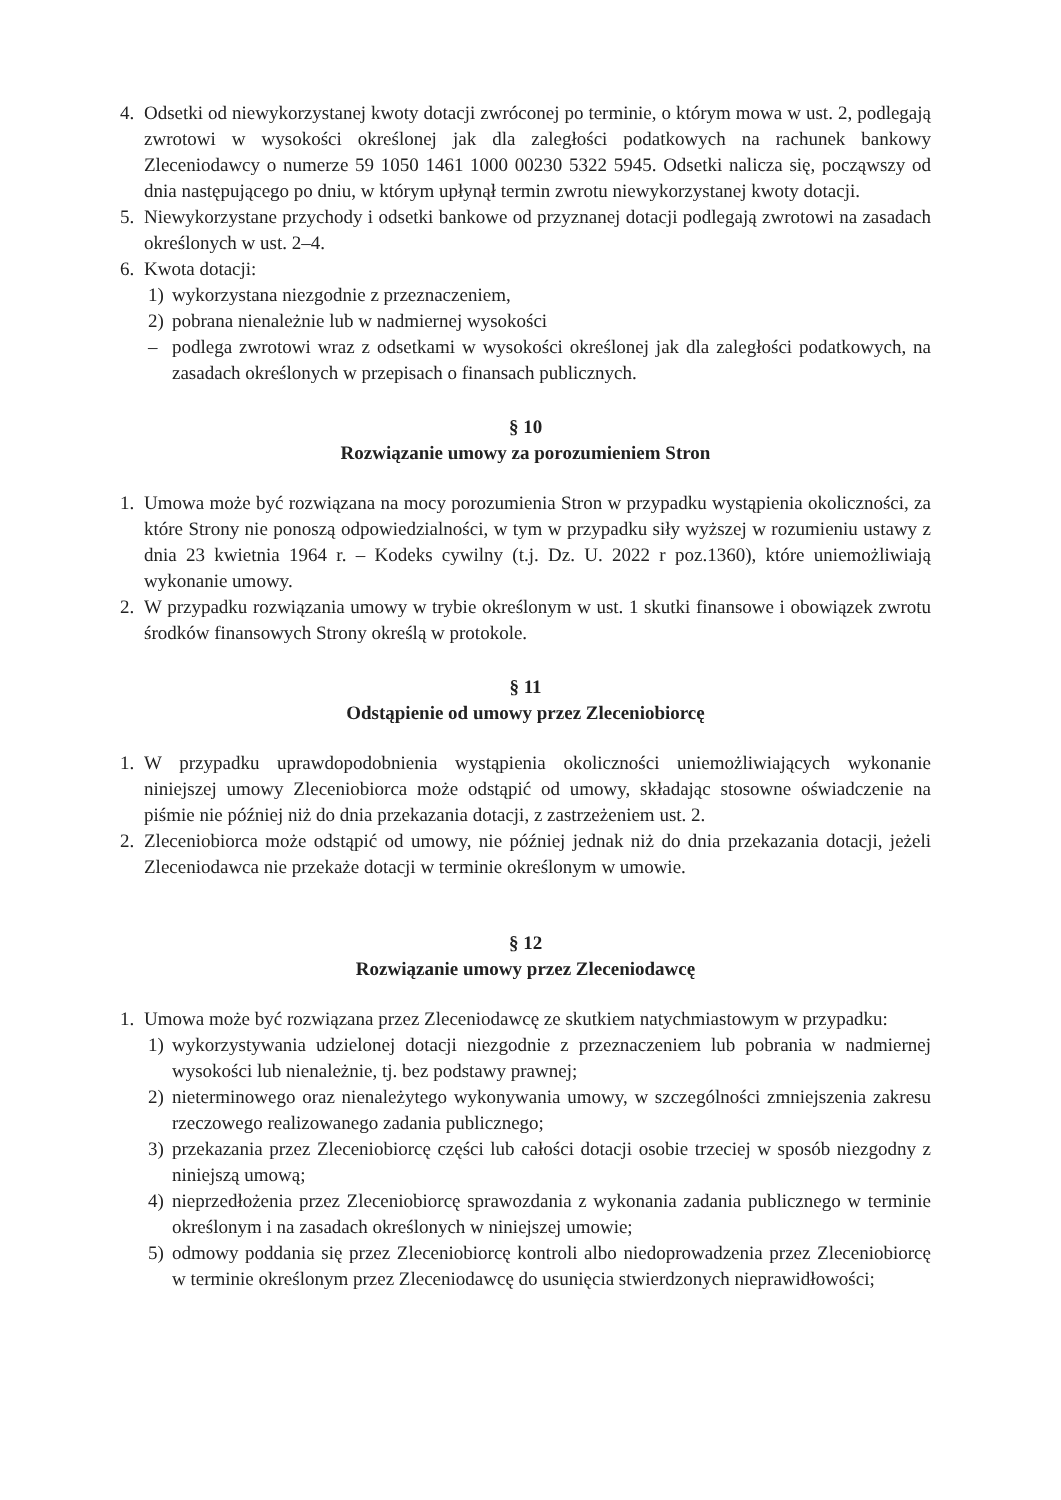4. Odsetki od niewykorzystanej kwoty dotacji zwróconej po terminie, o którym mowa w ust. 2, podlegają zwrotowi w wysokości określonej jak dla zaległości podatkowych na rachunek bankowy Zleceniodawcy o numerze 59 1050 1461 1000 00230 5322 5945. Odsetki nalicza się, począwszy od dnia następującego po dniu, w którym upłynął termin zwrotu niewykorzystanej kwoty dotacji.
5. Niewykorzystane przychody i odsetki bankowe od przyznanej dotacji podlegają zwrotowi na zasadach określonych w ust. 2–4.
6. Kwota dotacji:
1) wykorzystana niezgodnie z przeznaczeniem,
2) pobrana nienależnie lub w nadmiernej wysokości
– podlega zwrotowi wraz z odsetkami w wysokości określonej jak dla zaległości podatkowych, na zasadach określonych w przepisach o finansach publicznych.
§ 10
Rozwiązanie umowy za porozumieniem Stron
1. Umowa może być rozwiązana na mocy porozumienia Stron w przypadku wystąpienia okoliczności, za które Strony nie ponoszą odpowiedzialności, w tym w przypadku siły wyższej w rozumieniu ustawy z dnia 23 kwietnia 1964 r. – Kodeks cywilny (t.j. Dz. U. 2022 r poz.1360), które uniemożliwiają wykonanie umowy.
2. W przypadku rozwiązania umowy w trybie określonym w ust. 1 skutki finansowe i obowiązek zwrotu środków finansowych Strony określą w protokole.
§ 11
Odstąpienie od umowy przez Zleceniobiorcę
1. W przypadku uprawdopodobnienia wystąpienia okoliczności uniemożliwiających wykonanie niniejszej umowy Zleceniobiorca może odstąpić od umowy, składając stosowne oświadczenie na piśmie nie później niż do dnia przekazania dotacji, z zastrzeżeniem ust. 2.
2. Zleceniobiorca może odstąpić od umowy, nie później jednak niż do dnia przekazania dotacji, jeżeli Zleceniodawca nie przekaże dotacji w terminie określonym w umowie.
§ 12
Rozwiązanie umowy przez Zleceniodawcę
1. Umowa może być rozwiązana przez Zleceniodawcę ze skutkiem natychmiastowym w przypadku:
1) wykorzystywania udzielonej dotacji niezgodnie z przeznaczeniem lub pobrania w nadmiernej wysokości lub nienależnie, tj. bez podstawy prawnej;
2) nieterminowego oraz nienależytego wykonywania umowy, w szczególności zmniejszenia zakresu rzeczowego realizowanego zadania publicznego;
3) przekazania przez Zleceniobiorcę części lub całości dotacji osobie trzeciej w sposób niezgodny z niniejszą umową;
4) nieprzedłożenia przez Zleceniobiorcę sprawozdania z wykonania zadania publicznego w terminie określonym i na zasadach określonych w niniejszej umowie;
5) odmowy poddania się przez Zleceniobiorcę kontroli albo niedoprowadzenia przez Zleceniobiorcę w terminie określonym przez Zleceniodawcę do usunięcia stwierdzonych nieprawidłowości;